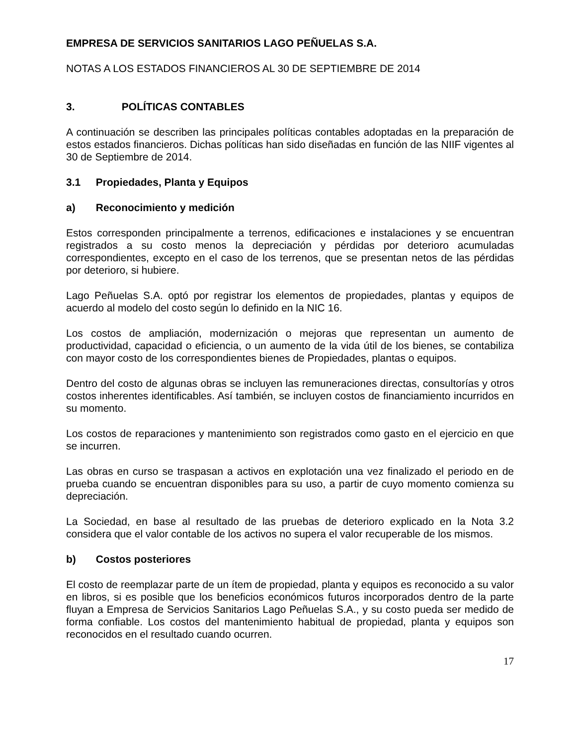EMPRESA DE SERVICIOS SANITARIOS LAGO PEÑUELAS S.A.
NOTAS A LOS ESTADOS FINANCIEROS AL 30 DE SEPTIEMBRE DE 2014
3. POLÍTICAS CONTABLES
A continuación se describen las principales políticas contables adoptadas en la preparación de estos estados financieros. Dichas políticas han sido diseñadas en función de las NIIF vigentes al 30 de Septiembre de 2014.
3.1 Propiedades, Planta y Equipos
a) Reconocimiento y medición
Estos corresponden principalmente a terrenos, edificaciones e instalaciones y se encuentran registrados a su costo menos la depreciación y pérdidas por deterioro acumuladas correspondientes, excepto en el caso de los terrenos, que se presentan netos de las pérdidas por deterioro, si hubiere.
Lago Peñuelas S.A. optó por registrar los elementos de propiedades, plantas y equipos de acuerdo al modelo del costo según lo definido en la NIC 16.
Los costos de ampliación, modernización o mejoras que representan un aumento de productividad, capacidad o eficiencia, o un aumento de la vida útil de los bienes, se contabiliza con mayor costo de los correspondientes bienes de Propiedades, plantas o equipos.
Dentro del costo de algunas obras se incluyen las remuneraciones directas, consultorías y otros costos inherentes identificables. Así también, se incluyen costos de financiamiento incurridos en su momento.
Los costos de reparaciones y mantenimiento son registrados como gasto en el ejercicio en que se incurren.
Las obras en curso se traspasan a activos en explotación una vez finalizado el periodo en de prueba cuando se encuentran disponibles para su uso, a partir de cuyo momento comienza su depreciación.
La Sociedad, en base al resultado de las pruebas de deterioro explicado en la Nota 3.2 considera que el valor contable de los activos no supera el valor recuperable de los mismos.
b) Costos posteriores
El costo de reemplazar parte de un ítem de propiedad, planta y equipos es reconocido a su valor en libros, si es posible que los beneficios económicos futuros incorporados dentro de la parte fluyan a Empresa de Servicios Sanitarios Lago Peñuelas S.A., y su costo pueda ser medido de forma confiable. Los costos del mantenimiento habitual de propiedad, planta y equipos son reconocidos en el resultado cuando ocurren.
17